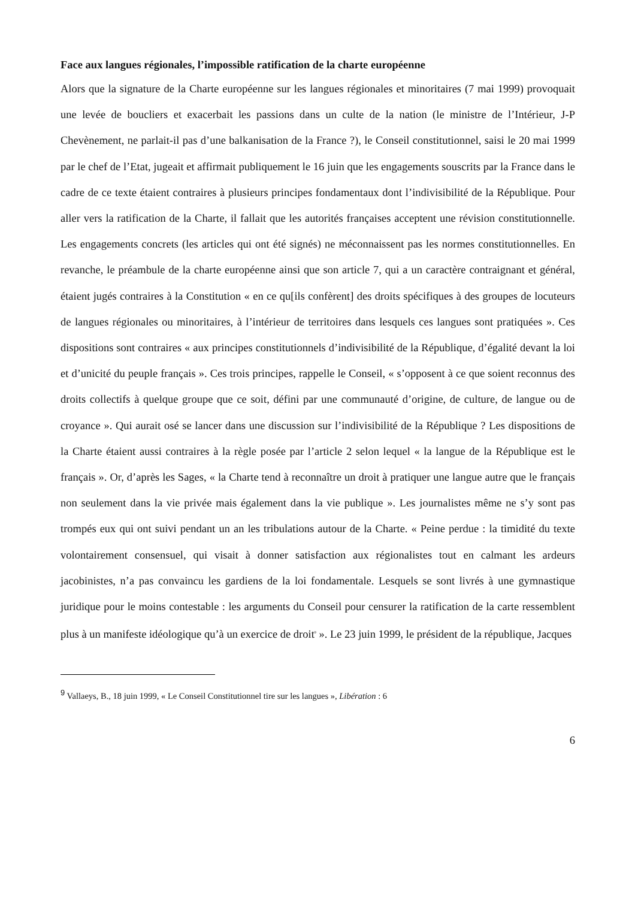Face aux langues régionales, l’impossible ratification de la charte européenne
Alors que la signature de la Charte européenne sur les langues régionales et minoritaires (7 mai 1999) provoquait une levée de boucliers et exacerbait les passions dans un culte de la nation (le ministre de l’Intérieur, J-P Chevènement, ne parlait-il pas d’une balkanisation de la France ?), le Conseil constitutionnel, saisi le 20 mai 1999 par le chef de l’Etat, jugeait et affirmait publiquement le 16 juin que les engagements souscrits par la France dans le cadre de ce texte étaient contraires à plusieurs principes fondamentaux dont l’indivisibilité de la République. Pour aller vers la ratification de la Charte, il fallait que les autorités françaises acceptent une révision constitutionnelle. Les engagements concrets (les articles qui ont été signés) ne méconnaissent pas les normes constitutionnelles. En revanche, le préambule de la charte européenne ainsi que son article 7, qui a un caractère contraignant et général, étaient jugés contraires à la Constitution « en ce qu[ils confèrent] des droits spécifiques à des groupes de locuteurs de langues régionales ou minoritaires, à l’intérieur de territoires dans lesquels ces langues sont pratiquées ». Ces dispositions sont contraires « aux principes constitutionnels d’indivisibilité de la République, d’égalité devant la loi et d’unicité du peuple français ». Ces trois principes, rappelle le Conseil, « s’opposent à ce que soient reconnus des droits collectifs à quelque groupe que ce soit, défini par une communauté d’origine, de culture, de langue ou de croyance ». Qui aurait osé se lancer dans une discussion sur l’indivisibilité de la République ? Les dispositions de la Charte étaient aussi contraires à la règle posée par l’article 2 selon lequel « la langue de la République est le français ». Or, d’après les Sages, « la Charte tend à reconnaître un droit à pratiquer une langue autre que le français non seulement dans la vie privée mais également dans la vie publique ». Les journalistes même ne s’y sont pas trompés eux qui ont suivi pendant un an les tribulations autour de la Charte. « Peine perdue : la timidité du texte volontairement consensuel, qui visait à donner satisfaction aux régionalistes tout en calmant les ardeurs jacobinistes, n’a pas convaincu les gardiens de la loi fondamentale. Lesquels se sont livrés à une gymnastique juridique pour le moins contestable : les arguments du Conseil pour censurer la ratification de la carte ressemblent plus à un manifeste idéologique qu’à un exercice de droit<sup>9</sup> ». Le 23 juin 1999, le président de la république, Jacques
<sup>9</sup> Vallaeys, B., 18 juin 1999, « Le Conseil Constitutionnel tire sur les langues », Libération : 6
6